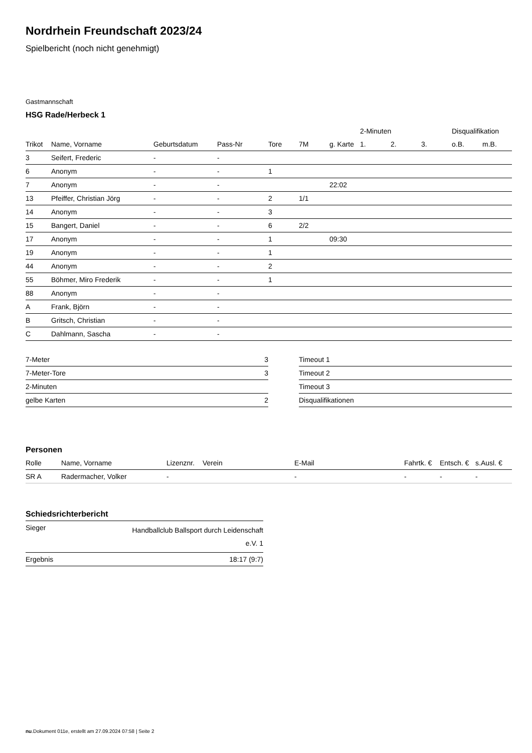Nordrhein Freundschaft 2023/24
Spielbericht (noch nicht genehmigt)
Gastmannschaft
HSG Rade/Herbeck 1
| | | | | | | | 2-Minuten | | | Disqualifikation | |
| --- | --- | --- | --- | --- | --- | --- | --- | --- | --- | --- | --- |
| Trikot | Name, Vorname | Geburtsdatum | Pass-Nr | Tore | 7M | g. Karte | 1. | 2. | 3. | o.B. | m.B. |
| 3 | Seifert, Frederic | - | - | | | | | | | | |
| 6 | Anonym | - | - | 1 | | | | | | | |
| 7 | Anonym | - | - | | | 22:02 | | | | | |
| 13 | Pfeiffer, Christian Jörg | - | - | 2 | 1/1 | | | | | | |
| 14 | Anonym | - | - | 3 | | | | | | | |
| 15 | Bangert, Daniel | - | - | 6 | 2/2 | | | | | | |
| 17 | Anonym | - | - | 1 | | 09:30 | | | | | |
| 19 | Anonym | - | - | 1 | | | | | | | |
| 44 | Anonym | - | - | 2 | | | | | | | |
| 55 | Böhmer, Miro Frederik | - | - | 1 | | | | | | | |
| 88 | Anonym | - | - | | | | | | | | |
| A | Frank, Björn | - | - | | | | | | | | |
| B | Gritsch, Christian | - | - | | | | | | | | |
| C | Dahlmann, Sascha | - | - | | | | | | | | |
| 7-Meter | 3 |
| 7-Meter-Tore | 3 |
| 2-Minuten | |
| gelbe Karten | 2 |
| Timeout 1 |
| Timeout 2 |
| Timeout 3 |
| Disqualifikationen |
Personen
| Rolle | Name, Vorname | Lizenznr. | Verein | E-Mail | Fahrtk. € | Entsch. € | s.Ausl. € |
| --- | --- | --- | --- | --- | --- | --- | --- |
| SR A | Radermacher, Volker | - | | - | - | - | - |
Schiedsrichterbericht
| Sieger | Handballclub Ballsport durch Leidenschaft e.V. 1 |
| Ergebnis | 18:17 (9:7) |
nu.Dokument 011e, erstellt am 27.09.2024 07:58 | Seite 2